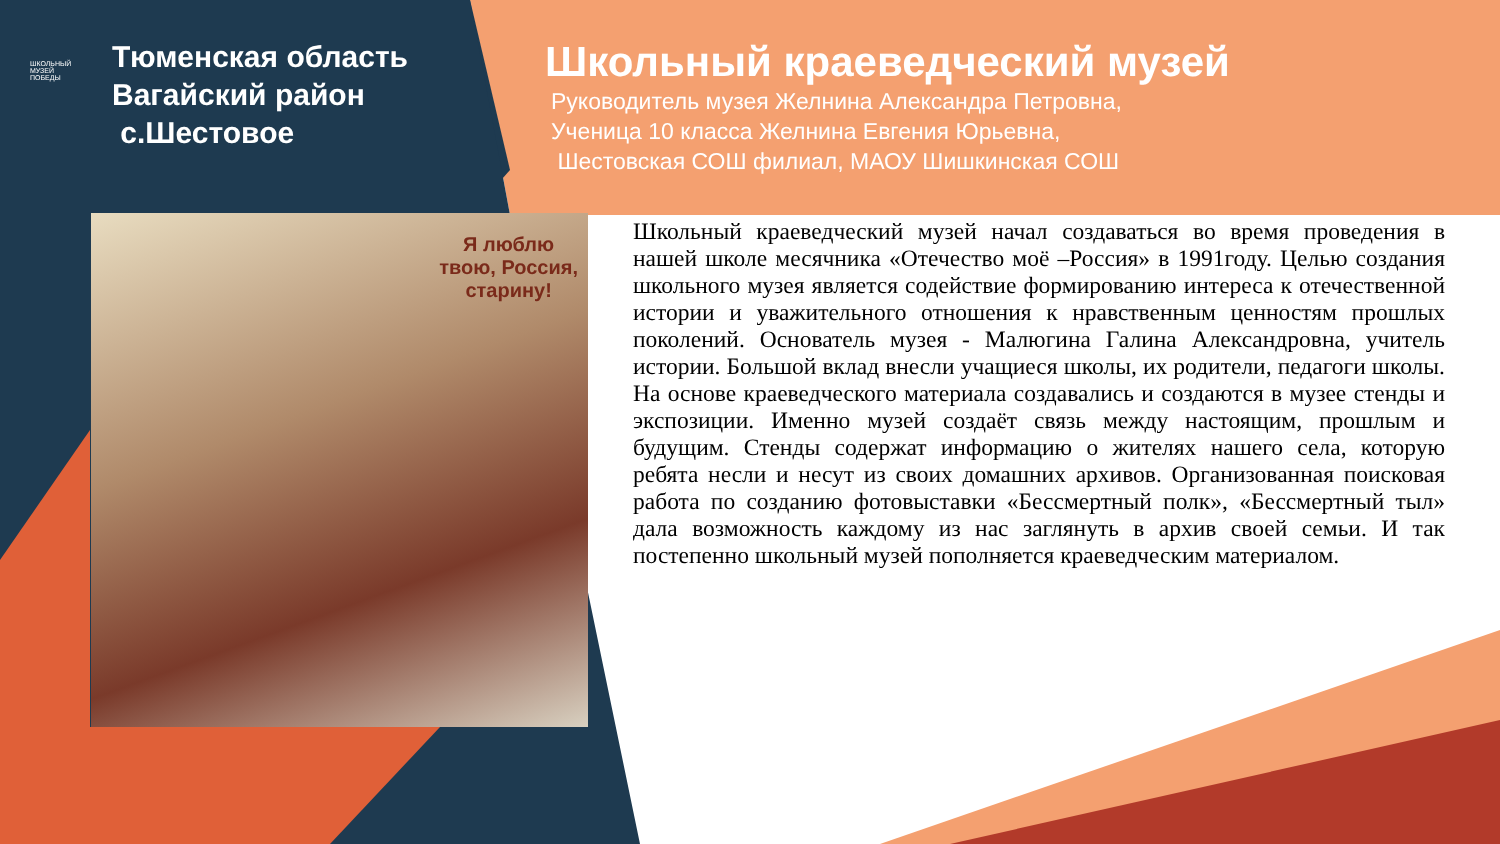ШКОЛЬНЫЙ
МУЗЕЙ
ПОБЕДЫ
Тюменская область
Вагайский район
с.Шестовое
Школьный краеведческий музей
Руководитель музея Желнина Александра Петровна,
Ученица 10 класса Желнина Евгения Юрьевна,
Шестовская СОШ филиал, МАОУ Шишкинская СОШ
Я люблю
твою, Россия,
старину!
Школьный краеведческий музей начал создаваться во время проведения в нашей школе месячника «Отечество моё –Россия» в 1991году. Целью создания школьного музея является содействие формированию интереса к отечественной истории и уважительного отношения к нравственным ценностям прошлых поколений. Основатель музея - Малюгина Галина Александровна, учитель истории. Большой вклад внесли учащиеся школы, их родители, педагоги школы. На основе краеведческого материала создавались и создаются в музее стенды и экспозиции. Именно музей создаёт связь между настоящим, прошлым и будущим. Стенды содержат информацию о жителях нашего села, которую ребята несли и несут из своих домашних архивов. Организованная поисковая работа по созданию фотовыставки «Бессмертный полк», «Бессмертный тыл» дала возможность каждому из нас заглянуть в архив своей семьи. И так постепенно школьный музей пополняется краеведческим материалом.